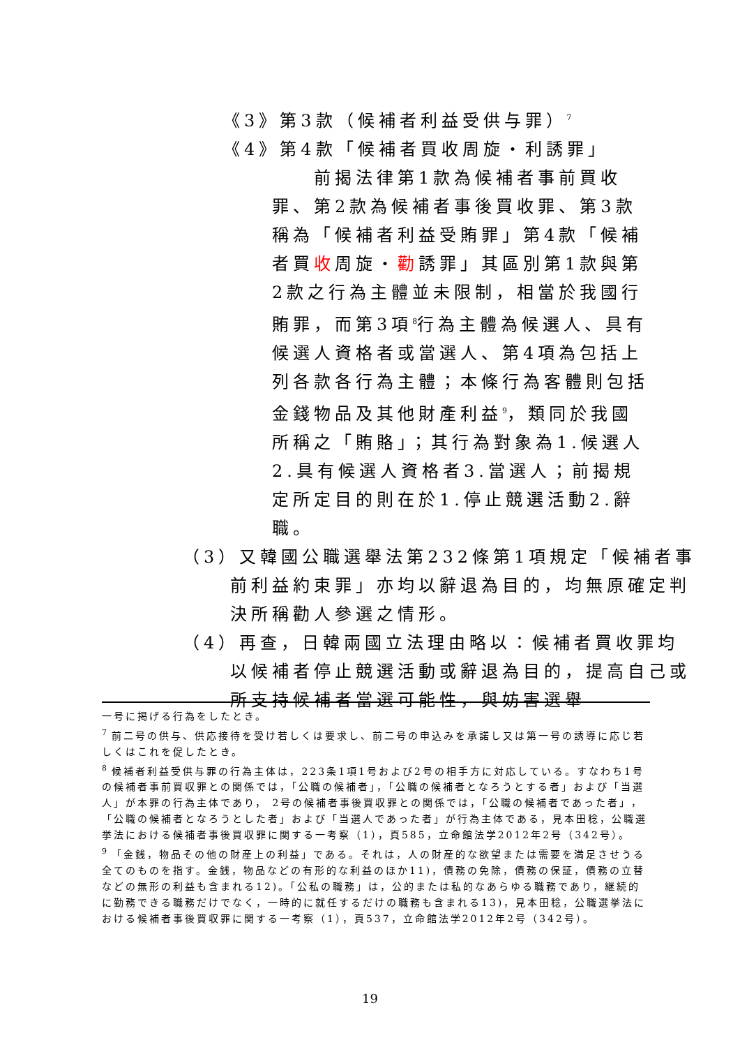《3》第3款（候補者利益受供与罪）<sup>7</sup>
《4》第4款「候補者買收周旋・利誘罪」
前揭法律第1款為候補者事前買收罪、第2款為候補者事後買收罪、第3款稱為「候補者利益受賄罪」第4款「候補者買收周旋・勸誘罪」其區別第1款與第2款之行為主體並未限制，相當於我國行賄罪，而第3項<sup>8</sup>行為主體為候選人、具有候選人資格者或當選人、第4項為包括上列各款各行為主體；本條行為客體則包括金錢物品及其他財產利益<sup>9</sup>，類同於我國所稱之「賄賂」；其行為對象為1.候選人2.具有候選人資格者3.當選人；前揭規定所定目的則在於1.停止競選活動2.辭職。
（3）又韓國公職選舉法第232條第1項規定「候補者事前利益約束罪」亦均以辭退為目的，均無原確定判決所稱勸人參選之情形。
（4）再查，日韓兩國立法理由略以：候補者買收罪均以候補者停止競選活動或辭退為目的，提高自己或所支持候補者當選可能性，與妨害選舉
一号に掲げる行為をしたとき。
<sup>7</sup> 前二号の供与、供応接待を受け若しくは要求し、前二号の申込みを承諾し又は第一号の誘導に応じ若しくはこれを促したとき。
<sup>8</sup> 候補者利益受供与罪の行為主体は，223条1項1号および2号の相手方に対応している。すなわち1号の候補者事前買収罪との関係では，「公職の候補者」，「公職の候補者となろうとする者」および「当選人」が本罪の行為主体であり， 2号の候補者事後買収罪との関係では，「公職の候補者であった者」，「公職の候補者となろうとした者」および「当選人であった者」が行為主体である，見本田稔，公職選挙法における候補者事後買収罪に関する一考察（1），頁585，立命館法学2012年2号（342号）。
<sup>9</sup> 「金銭，物品その他の財産上の利益」である。それは，人の財産的な欲望または需要を満足させうる全てのものを指す。金銭，物品などの有形的な利益のほか11)，債務の免除，債務の保証，債務の立替などの無形の利益も含まれる12)。「公私の職務」は，公的または私的なあらゆる職務であり，継続的に勤務できる職務だけでなく，一時的に就任するだけの職務も含まれる13)，見本田稔，公職選挙法における候補者事後買収罪に関する一考察（1），頁537，立命館法学2012年2号（342号）。
19